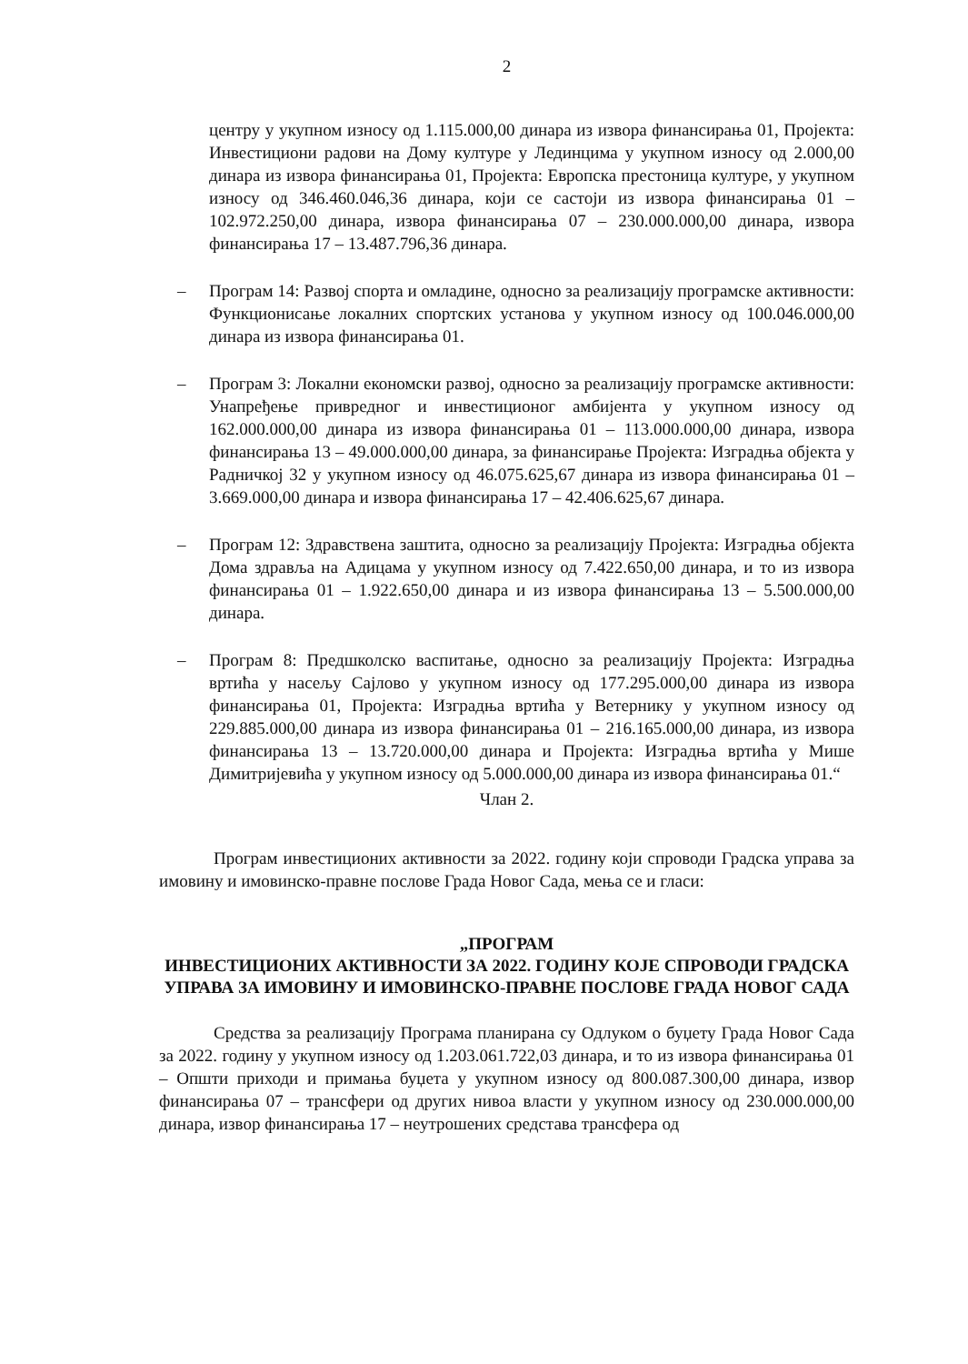2
центру у укупном износу од 1.115.000,00 динара из извора финансирања 01, Пројекта: Инвестициони радови на Дому културе у Лединцима у укупном износу од 2.000,00 динара из извора финансирања 01, Пројекта: Европска престоница културе, у укупном износу од 346.460.046,36 динара, који се састоји из извора финансирања 01 – 102.972.250,00 динара, извора финансирања 07 – 230.000.000,00 динара, извора финансирања 17 – 13.487.796,36 динара.
– Програм 14: Развој спорта и омладине, односно за реализацију програмске активности: Функционисање локалних спортских установа у укупном износу од 100.046.000,00 динара из извора финансирања 01.
– Програм 3: Локални економски развој, односно за реализацију програмске активности: Унапређење привредног и инвестиционог амбијента у укупном износу од 162.000.000,00 динара из извора финансирања 01 – 113.000.000,00 динара, извора финансирања 13 – 49.000.000,00 динара, за финансирање Пројекта: Изградња објекта у Радничкој 32 у укупном износу од 46.075.625,67 динара из извора финансирања 01 – 3.669.000,00 динара и извора финансирања 17 – 42.406.625,67 динара.
– Програм 12: Здравствена заштита, односно за реализацију Пројекта: Изградња објекта Дома здравља на Адицама у укупном износу од 7.422.650,00 динара, и то из извора финансирања 01 – 1.922.650,00 динара и из извора финансирања 13 – 5.500.000,00 динара.
– Програм 8: Предшколско васпитање, односно за реализацију Пројекта: Изградња вртића у насељу Сајлово у укупном износу од 177.295.000,00 динара из извора финансирања 01, Пројекта: Изградња вртића у Ветернику у укупном износу од 229.885.000,00 динара из извора финансирања 01 – 216.165.000,00 динара, из извора финансирања 13 – 13.720.000,00 динара и Пројекта: Изградња вртића у Мише Димитријевића у укупном износу од 5.000.000,00 динара из извора финансирања 01.“
Члан 2.
Програм инвестиционих активности за 2022. годину који спроводи Градска управа за имовину и имовинско-правне послове Града Новог Сада, мења се и гласи:
„ПРОГРАМ
ИНВЕСТИЦИОНИХ АКТИВНОСТИ ЗА 2022. ГОДИНУ КОЈЕ СПРОВОДИ ГРАДСКА УПРАВА ЗА ИМОВИНУ И ИМОВИНСКО-ПРАВНЕ ПОСЛОВЕ ГРАДА НОВОГ САДА
Средства за реализацију Програма планирана су Одлуком о буџету Града Новог Сада за 2022. годину у укупном износу од 1.203.061.722,03 динара, и то из извора финансирања 01 – Општи приходи и примања буџета у укупном износу од 800.087.300,00 динара, извор финансирања 07 – трансфери од других нивоа власти у укупном износу од 230.000.000,00 динара, извор финансирања 17 – неутрошених средстава трансфера од